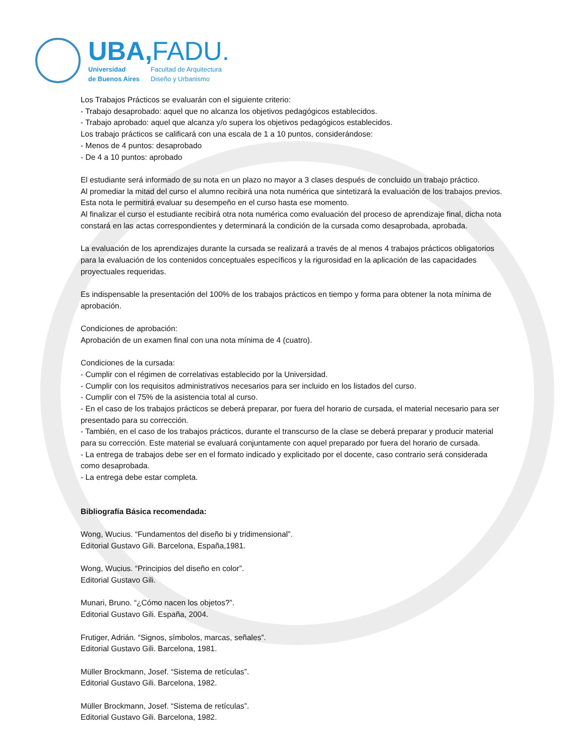UBA,FADU.
Universidad
de Buenos Aires
Facultad de Arquitectura
Diseño y Urbanismo
Los Trabajos Prácticos se evaluarán con el siguiente criterio:
- Trabajo desaprobado: aquel que no alcanza los objetivos pedagógicos establecidos.
- Trabajo aprobado: aquel que alcanza y/o supera los objetivos pedagógicos establecidos.
Los trabajo prácticos se calificará con una escala de 1 a 10 puntos, considerándose:
- Menos de 4 puntos: desaprobado
- De 4 a 10 puntos: aprobado
El estudiante será informado de su nota en un plazo no mayor a 3 clases después de concluido un trabajo práctico.
Al promediar la mitad del curso el alumno recibirá una nota numérica que sintetizará la evaluación de los trabajos previos. Esta nota le permitirá evaluar su desempeño en el curso hasta ese momento.
Al finalizar el curso el estudiante recibirá otra nota numérica como evaluación del proceso de aprendizaje final, dicha nota constará en las actas correspondientes y determinará la condición de la cursada como desaprobada, aprobada.
La evaluación de los aprendizajes durante la cursada se realizará a través de al menos 4 trabajos prácticos obligatorios para la evaluación de los contenidos conceptuales específicos y la rigurosidad en la aplicación de las capacidades proyectuales requeridas.
Es indispensable la presentación del 100% de los trabajos prácticos en tiempo y forma para obtener la nota mínima de aprobación.
Condiciones de aprobación:
Aprobación de un examen final con una nota mínima de 4 (cuatro).
Condiciones de la cursada:
- Cumplir con el régimen de correlativas establecido por la Universidad.
- Cumplir con los requisitos administrativos necesarios para ser incluido en los listados del curso.
- Cumplir con el 75% de la asistencia total al curso.
- En el caso de los trabajos prácticos se deberá preparar, por fuera del horario de cursada, el material necesario para ser presentado para su corrección.
- También, en el caso de los trabajos prácticos, durante el transcurso de la clase se deberá preparar y producir material para su corrección. Este material se evaluará conjuntamente con aquel preparado por fuera del horario de cursada.
- La entrega de trabajos debe ser en el formato indicado y explicitado por el docente, caso contrario será considerada como desaprobada.
- La entrega debe estar completa.
Bibliografía Básica recomendada:
Wong, Wucius. “Fundamentos del diseño bi y tridimensional”.
Editorial Gustavo Gili. Barcelona, España,1981.
Wong, Wucius. “Principios del diseño en color”.
Editorial Gustavo Gili.
Munari, Bruno. “¿Cómo nacen los objetos?”.
Editorial Gustavo Gili. España, 2004.
Frutiger, Adrián. “Signos, símbolos, marcas, señales”.
Editorial Gustavo Gili. Barcelona, 1981.
Müller Brockmann, Josef. “Sistema de retículas”.
Editorial Gustavo Gili. Barcelona, 1982.
Müller Brockmann, Josef. “Sistema de retículas”.
Editorial Gustavo Gili. Barcelona, 1982.